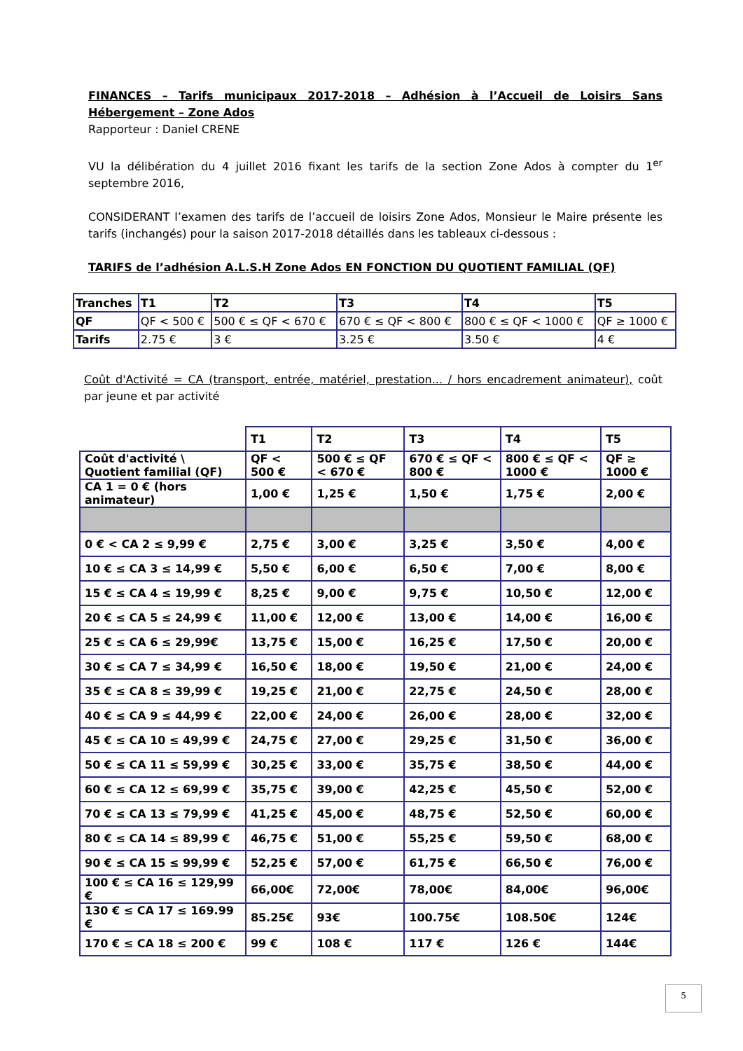FINANCES – Tarifs municipaux 2017-2018 – Adhésion à l’Accueil de Loisirs Sans Hébergement – Zone Ados
Rapporteur : Daniel CRENE
VU la délibération du 4 juillet 2016 fixant les tarifs de la section Zone Ados à compter du 1<sup>er</sup> septembre 2016,
CONSIDERANT l’examen des tarifs de l’accueil de loisirs Zone Ados, Monsieur le Maire présente les tarifs (inchangés) pour la saison 2017-2018 détaillés dans les tableaux ci-dessous :
TARIFS de l’adhésion A.L.S.H Zone Ados EN FONCTION DU QUOTIENT FAMILIAL (QF)
| Tranches | T1 | T2 | T3 | T4 | T5 |
| --- | --- | --- | --- | --- | --- |
| QF | QF < 500 € | 500 € ≤ QF < 670 € | 670 € ≤ QF < 800 € | 800 € ≤ QF < 1000 € | QF ≥ 1000 € |
| Tarifs | 2.75 € | 3 € | 3.25 € | 3.50 € | 4 € |
Coût d'Activité = CA (transport, entrée, matériel, prestation... / hors encadrement animateur), coût par jeune et par activité
| | T1 | T2 | T3 | T4 | T5 |
| --- | --- | --- | --- | --- | --- |
| Coût d'activité \ Quotient familial (QF) | QF < 500 € | 500 € ≤ QF < 670 € | 670 € ≤ QF < 800 € | 800 € ≤ QF < 1000 € | QF ≥ 1000 € |
| CA 1 = 0 € (hors animateur) | 1,00 € | 1,25 € | 1,50 € | 1,75 € | 2,00 € |
| 0 € < CA 2 ≤ 9,99 € | 2,75 € | 3,00 € | 3,25 € | 3,50 € | 4,00 € |
| 10 € ≤ CA 3 ≤ 14,99 € | 5,50 € | 6,00 € | 6,50 € | 7,00 € | 8,00 € |
| 15 € ≤ CA 4 ≤ 19,99 € | 8,25 € | 9,00 € | 9,75 € | 10,50 € | 12,00 € |
| 20 € ≤ CA 5 ≤ 24,99 € | 11,00 € | 12,00 € | 13,00 € | 14,00 € | 16,00 € |
| 25 € ≤ CA 6 ≤ 29,99€ | 13,75 € | 15,00 € | 16,25 € | 17,50 € | 20,00 € |
| 30 € ≤ CA 7 ≤ 34,99 € | 16,50 € | 18,00 € | 19,50 € | 21,00 € | 24,00 € |
| 35 € ≤ CA 8 ≤ 39,99 € | 19,25 € | 21,00 € | 22,75 € | 24,50 € | 28,00 € |
| 40 € ≤ CA 9 ≤ 44,99 € | 22,00 € | 24,00 € | 26,00 € | 28,00 € | 32,00 € |
| 45 € ≤ CA 10 ≤ 49,99 € | 24,75 € | 27,00 € | 29,25 € | 31,50 € | 36,00 € |
| 50 € ≤ CA 11 ≤ 59,99 € | 30,25 € | 33,00 € | 35,75 € | 38,50 € | 44,00 € |
| 60 € ≤ CA 12 ≤ 69,99 € | 35,75 € | 39,00 € | 42,25 € | 45,50 € | 52,00 € |
| 70 € ≤ CA 13 ≤ 79,99 € | 41,25 € | 45,00 € | 48,75 € | 52,50 € | 60,00 € |
| 80 € ≤ CA 14 ≤ 89,99 € | 46,75 € | 51,00 € | 55,25 € | 59,50 € | 68,00 € |
| 90 € ≤ CA 15 ≤ 99,99 € | 52,25 € | 57,00 € | 61,75 € | 66,50 € | 76,00 € |
| 100 € ≤ CA 16 ≤ 129,99 € | 66,00€ | 72,00€ | 78,00€ | 84,00€ | 96,00€ |
| 130 € ≤ CA 17 ≤ 169.99 € | 85.25€ | 93€ | 100.75€ | 108.50€ | 124€ |
| 170 € ≤ CA 18 ≤ 200 € | 99 € | 108 € | 117 € | 126 € | 144€ |
5